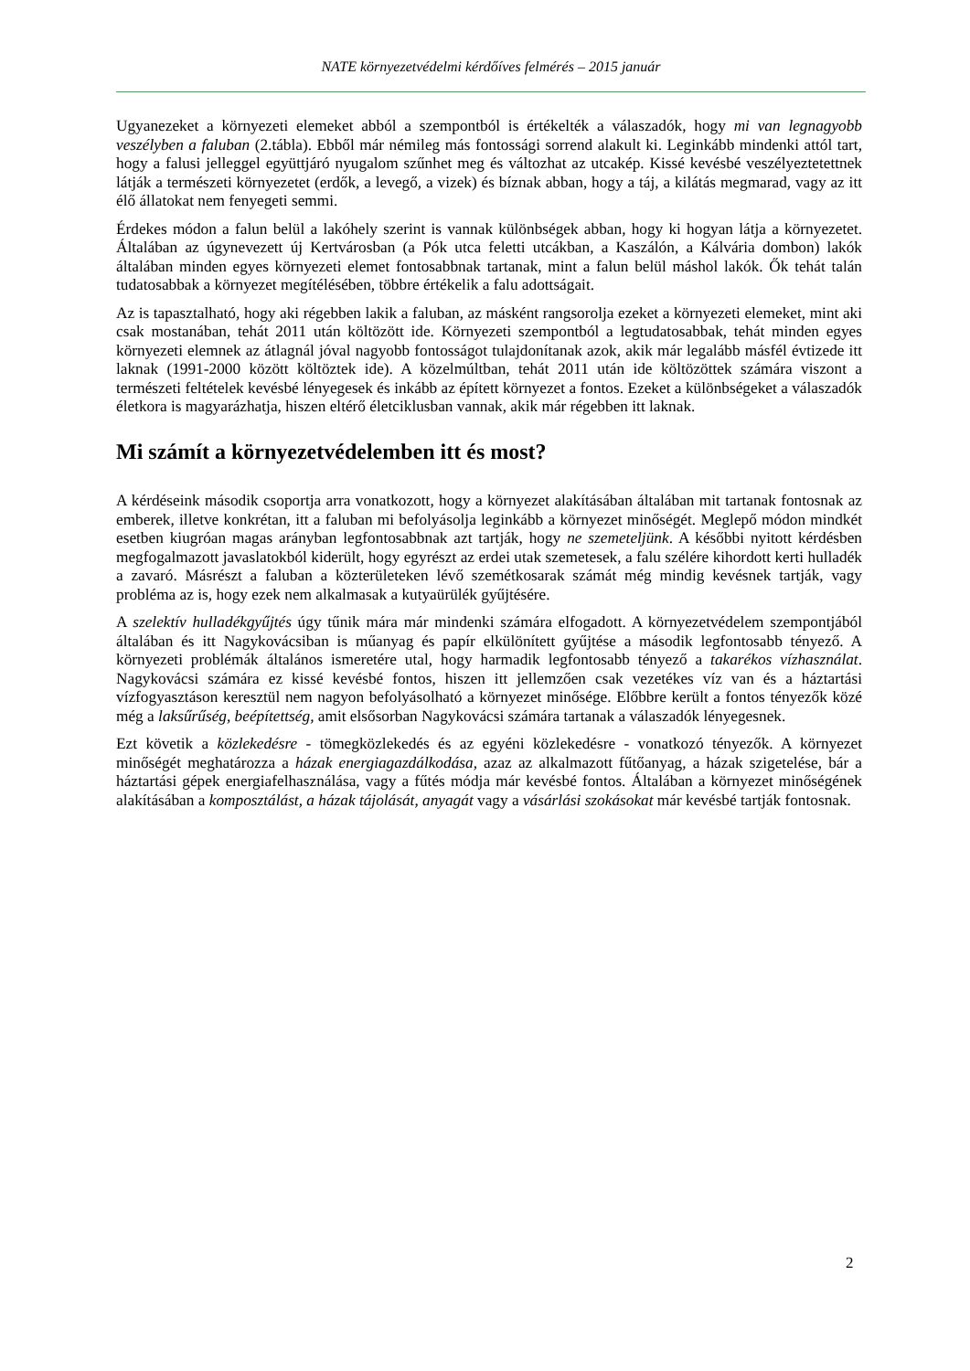NATE környezetvédelmi kérdőíves felmérés – 2015 január
Ugyanezeket a környezeti elemeket abból a szempontból is értékelték a válaszadók, hogy mi van legnagyobb veszélyben a faluban (2.tábla). Ebből már némileg más fontossági sorrend alakult ki. Leginkább mindenki attól tart, hogy a falusi jelleggel együttjáró nyugalom szűnhet meg és változhat az utcakép. Kissé kevésbé veszélyeztetettnek látják a természeti környezetet (erdők, a levegő, a vizek) és bíznak abban, hogy a táj, a kilátás megmarad, vagy az itt élő állatokat nem fenyegeti semmi.
Érdekes módon a falun belül a lakóhely szerint is vannak különbségek abban, hogy ki hogyan látja a környezetet. Általában az úgynevezett új Kertvárosban (a Pók utca feletti utcákban, a Kaszálón, a Kálvária dombon) lakók általában minden egyes környezeti elemet fontosabbnak tartanak, mint a falun belül máshol lakók. Ők tehát talán tudatosabbak a környezet megítélésében, többre értékelik a falu adottságait.
Az is tapasztalható, hogy aki régebben lakik a faluban, az másként rangsorolja ezeket a környezeti elemeket, mint aki csak mostanában, tehát 2011 után költözött ide. Környezeti szempontból a legtudatosabbak, tehát minden egyes környezeti elemnek az átlagnál jóval nagyobb fontosságot tulajdonítanak azok, akik már legalább másfél évtizede itt laknak (1991-2000 között költöztek ide). A közelmúltban, tehát 2011 után ide költözöttek számára viszont a természeti feltételek kevésbé lényegesek és inkább az épített környezet a fontos. Ezeket a különbségeket a válaszadók életkora is magyarázhatja, hiszen eltérő életciklusban vannak, akik már régebben itt laknak.
Mi számít a környezetvédelemben itt és most?
A kérdéseink második csoportja arra vonatkozott, hogy a környezet alakításában általában mit tartanak fontosnak az emberek, illetve konkrétan, itt a faluban mi befolyásolja leginkább a környezet minőségét. Meglepő módon mindkét esetben kiugróan magas arányban legfontosabbnak azt tartják, hogy ne szemeteljünk. A későbbi nyitott kérdésben megfogalmazott javaslatokból kiderült, hogy egyrészt az erdei utak szemetesek, a falu szélére kihordott kerti hulladék a zavaró. Másrészt a faluban a közterületeken lévő szemétkosarak számát még mindig kevésnek tartják, vagy probléma az is, hogy ezek nem alkalmasak a kutyaürülék gyűjtésére.
A szelektív hulladékgyűjtés úgy tűnik mára már mindenki számára elfogadott. A környezetvédelem szempontjából általában és itt Nagykovácsiban is műanyag és papír elkülönített gyűjtése a második legfontosabb tényező. A környezeti problémák általános ismeretére utal, hogy harmadik legfontosabb tényező a takarékos vízhasználat. Nagykovácsi számára ez kissé kevésbé fontos, hiszen itt jellemzően csak vezetékes víz van és a háztartási vízfogyasztáson keresztül nem nagyon befolyásolható a környezet minősége. Előbbre került a fontos tényezők közé még a laksűrűség, beépítettség, amit elsősorban Nagykovácsi számára tartanak a válaszadók lényegesnek.
Ezt követik a közlekedésre - tömegközlekedés és az egyéni közlekedésre - vonatkozó tényezők. A környezet minőségét meghatározza a házak energiagazdálkodása, azaz az alkalmazott fűtőanyag, a házak szigetelése, bár a háztartási gépek energiafelhasználása, vagy a fűtés módja már kevésbé fontos. Általában a környezet minőségének alakításában a komposztálást, a házak tájolását, anyagát vagy a vásárlási szokásokat már kevésbé tartják fontosnak.
2